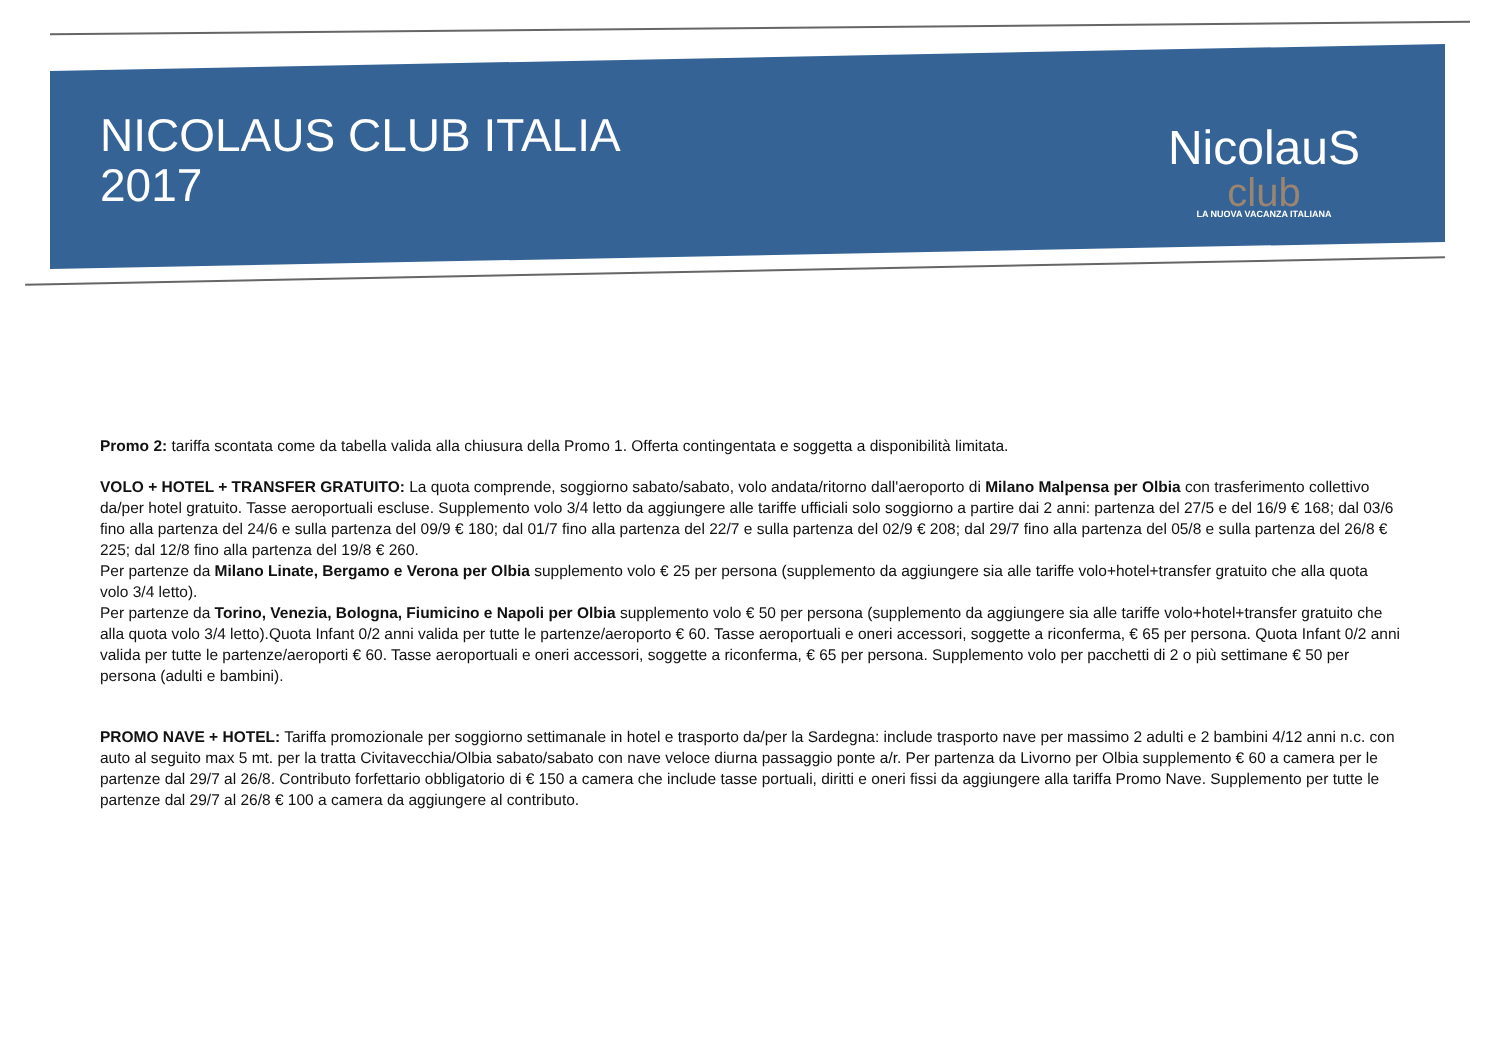NICOLAUS CLUB ITALIA
2017
NicolauS
club
LA NUOVA VACANZA ITALIANA
Promo 2: tariffa scontata come da tabella valida alla chiusura della Promo 1. Offerta contingentata e soggetta a disponibilità limitata.
VOLO + HOTEL + TRANSFER GRATUITO: La quota comprende, soggiorno sabato/sabato, volo andata/ritorno dall'aeroporto di Milano Malpensa per Olbia con trasferimento collettivo da/per hotel gratuito. Tasse aeroportuali escluse. Supplemento volo 3/4 letto da aggiungere alle tariffe ufficiali solo soggiorno a partire dai 2 anni: partenza del 27/5 e del 16/9 € 168; dal 03/6 fino alla partenza del 24/6 e sulla partenza del 09/9 € 180; dal 01/7 fino alla partenza del 22/7 e sulla partenza del 02/9 € 208; dal 29/7 fino alla partenza del 05/8 e sulla partenza del 26/8 € 225; dal 12/8 fino alla partenza del 19/8 € 260.
Per partenze da Milano Linate, Bergamo e Verona per Olbia supplemento volo € 25 per persona (supplemento da aggiungere sia alle tariffe volo+hotel+transfer gratuito che alla quota volo 3/4 letto).
Per partenze da Torino, Venezia, Bologna, Fiumicino e Napoli per Olbia supplemento volo € 50 per persona (supplemento da aggiungere sia alle tariffe volo+hotel+transfer gratuito che alla quota volo 3/4 letto).Quota Infant 0/2 anni valida per tutte le partenze/aeroporto € 60. Tasse aeroportuali e oneri accessori, soggette a riconferma, € 65 per persona. Quota Infant 0/2 anni valida per tutte le partenze/aeroporti € 60. Tasse aeroportuali e oneri accessori, soggette a riconferma, € 65 per persona. Supplemento volo per pacchetti di 2 o più settimane € 50 per persona (adulti e bambini).
PROMO NAVE + HOTEL: Tariffa promozionale per soggiorno settimanale in hotel e trasporto da/per la Sardegna: include trasporto nave per massimo 2 adulti e 2 bambini 4/12 anni n.c. con auto al seguito max 5 mt. per la tratta Civitavecchia/Olbia sabato/sabato con nave veloce diurna passaggio ponte a/r. Per partenza da Livorno per Olbia supplemento € 60 a camera per le partenze dal 29/7 al 26/8. Contributo forfettario obbligatorio di € 150 a camera che include tasse portuali, diritti e oneri fissi da aggiungere alla tariffa Promo Nave. Supplemento per tutte le partenze dal 29/7 al 26/8 € 100 a camera da aggiungere al contributo.